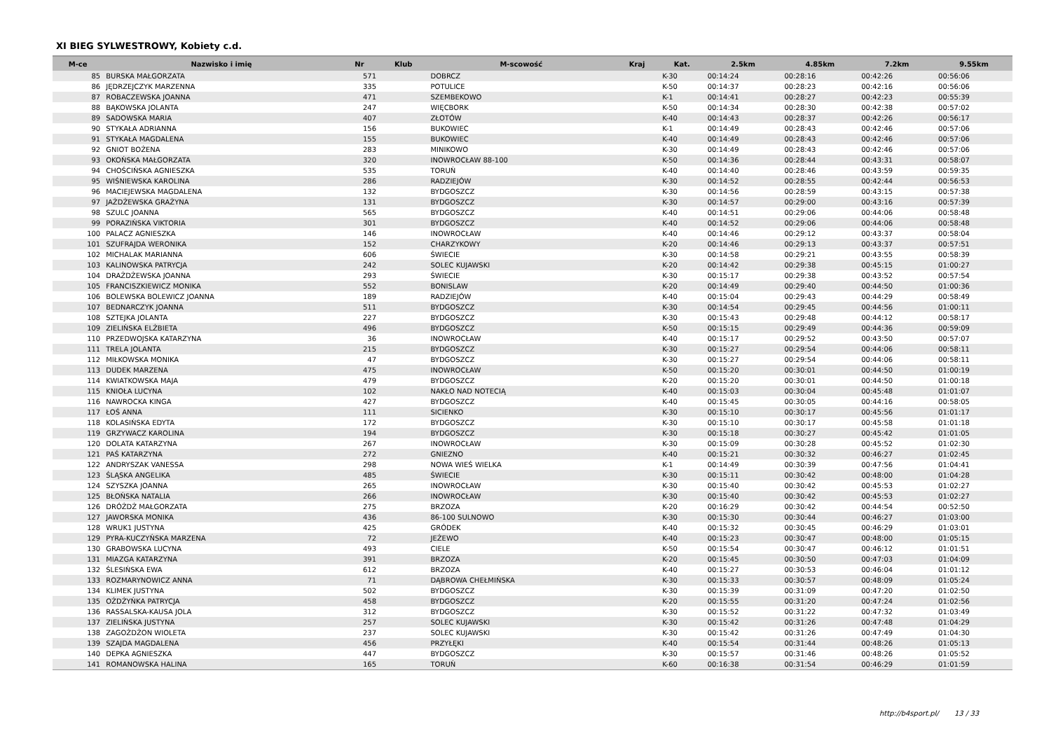XI BIEG SYLWESTROWY, Kobiety c.d.
| M-ce | Nazwisko i imię | Nr | Klub | M-scowość | Kraj | Kat. | 2.5km | 4.85km | 7.2km | 9.55km |
| --- | --- | --- | --- | --- | --- | --- | --- | --- | --- | --- |
| 85 | BURSKA MAŁGORZATA | 571 | | DOBRCZ | | K-30 | 00:14:24 | 00:28:16 | 00:42:26 | 00:56:06 |
| 86 | JĘDRZEJCZYK MARZENNA | 335 | | POTULICE | | K-50 | 00:14:37 | 00:28:23 | 00:42:16 | 00:56:06 |
| 87 | ROBACZEWSKA JOANNA | 471 | | SZEMBEKOWO | | K-1 | 00:14:41 | 00:28:27 | 00:42:23 | 00:55:39 |
| 88 | BĄKOWSKA JOLANTA | 247 | | WIĘCBORK | | K-50 | 00:14:34 | 00:28:30 | 00:42:38 | 00:57:02 |
| 89 | SADOWSKA MARIA | 407 | | ZŁOTÓW | | K-40 | 00:14:43 | 00:28:37 | 00:42:26 | 00:56:17 |
| 90 | STYKAŁA ADRIANNA | 156 | | BUKOWIEC | | K-1 | 00:14:49 | 00:28:43 | 00:42:46 | 00:57:06 |
| 91 | STYKAŁA MAGDALENA | 155 | | BUKOWIEC | | K-40 | 00:14:49 | 00:28:43 | 00:42:46 | 00:57:06 |
| 92 | GNIOT BOŻENA | 283 | | MINIKOWO | | K-30 | 00:14:49 | 00:28:43 | 00:42:46 | 00:57:06 |
| 93 | OKOŃSKA MAŁGORZATA | 320 | | INOWROCŁAW 88-100 | | K-50 | 00:14:36 | 00:28:44 | 00:43:31 | 00:58:07 |
| 94 | CHOŚCIŃSKA AGNIESZKA | 535 | | TORUŃ | | K-40 | 00:14:40 | 00:28:46 | 00:43:59 | 00:59:35 |
| 95 | WIŚNIEWSKA KAROLINA | 286 | | RADZIEJÓW | | K-30 | 00:14:52 | 00:28:55 | 00:42:44 | 00:56:53 |
| 96 | MACIEJEWSKA MAGDALENA | 132 | | BYDGOSZCZ | | K-30 | 00:14:56 | 00:28:59 | 00:43:15 | 00:57:38 |
| 97 | JAŻDŻEWSKA GRAŻYNA | 131 | | BYDGOSZCZ | | K-30 | 00:14:57 | 00:29:00 | 00:43:16 | 00:57:39 |
| 98 | SZULC JOANNA | 565 | | BYDGOSZCZ | | K-40 | 00:14:51 | 00:29:06 | 00:44:06 | 00:58:48 |
| 99 | PORAZIŃSKA VIKTORIA | 301 | | BYDGOSZCZ | | K-40 | 00:14:52 | 00:29:06 | 00:44:06 | 00:58:48 |
| 100 | PALACZ AGNIESZKA | 146 | | INOWROCŁAW | | K-40 | 00:14:46 | 00:29:12 | 00:43:37 | 00:58:04 |
| 101 | SZUFRAJDA WERONIKA | 152 | | CHARZYKOWY | | K-20 | 00:14:46 | 00:29:13 | 00:43:37 | 00:57:51 |
| 102 | MICHALAK MARIANNA | 606 | | ŚWIECIE | | K-30 | 00:14:58 | 00:29:21 | 00:43:55 | 00:58:39 |
| 103 | KALINOWSKA PATRYCJA | 242 | | SOLEC KUJAWSKI | | K-20 | 00:14:42 | 00:29:38 | 00:45:15 | 01:00:27 |
| 104 | DRAŻDŻEWSKA JOANNA | 293 | | ŚWIECIE | | K-30 | 00:15:17 | 00:29:38 | 00:43:52 | 00:57:54 |
| 105 | FRANCISZKIEWICZ MONIKA | 552 | | BONISLAW | | K-20 | 00:14:49 | 00:29:40 | 00:44:50 | 01:00:36 |
| 106 | BOLEWSKA BOLEWICZ JOANNA | 189 | | RADZIEJÓW | | K-40 | 00:15:04 | 00:29:43 | 00:44:29 | 00:58:49 |
| 107 | BEDNARCZYK JOANNA | 511 | | BYDGOSZCZ | | K-30 | 00:14:54 | 00:29:45 | 00:44:56 | 01:00:11 |
| 108 | SZTEJKA JOLANTA | 227 | | BYDGOSZCZ | | K-30 | 00:15:43 | 00:29:48 | 00:44:12 | 00:58:17 |
| 109 | ZIELIŃSKA ELŻBIETA | 496 | | BYDGOSZCZ | | K-50 | 00:15:15 | 00:29:49 | 00:44:36 | 00:59:09 |
| 110 | PRZEDWOJSKA KATARZYNA | 36 | | INOWROCŁAW | | K-40 | 00:15:17 | 00:29:52 | 00:43:50 | 00:57:07 |
| 111 | TRELA JOLANTA | 215 | | BYDGOSZCZ | | K-30 | 00:15:27 | 00:29:54 | 00:44:06 | 00:58:11 |
| 112 | MIŁKOWSKA MONIKA | 47 | | BYDGOSZCZ | | K-30 | 00:15:27 | 00:29:54 | 00:44:06 | 00:58:11 |
| 113 | DUDEK MARZENA | 475 | | INOWROCŁAW | | K-50 | 00:15:20 | 00:30:01 | 00:44:50 | 01:00:19 |
| 114 | KWIATKOWSKA MAJA | 479 | | BYDGOSZCZ | | K-20 | 00:15:20 | 00:30:01 | 00:44:50 | 01:00:18 |
| 115 | KNIOŁA LUCYNA | 102 | | NAKŁO NAD NOTECIĄ | | K-40 | 00:15:03 | 00:30:04 | 00:45:48 | 01:01:07 |
| 116 | NAWROCKA KINGA | 427 | | BYDGOSZCZ | | K-40 | 00:15:45 | 00:30:05 | 00:44:16 | 00:58:05 |
| 117 | ŁOŚ ANNA | 111 | | SICIENKO | | K-30 | 00:15:10 | 00:30:17 | 00:45:56 | 01:01:17 |
| 118 | KOLASIŃSKA EDYTA | 172 | | BYDGOSZCZ | | K-30 | 00:15:10 | 00:30:17 | 00:45:58 | 01:01:18 |
| 119 | GRZYWACZ KAROLINA | 194 | | BYDGOSZCZ | | K-30 | 00:15:18 | 00:30:27 | 00:45:42 | 01:01:05 |
| 120 | DOLATA KATARZYNA | 267 | | INOWROCŁAW | | K-30 | 00:15:09 | 00:30:28 | 00:45:52 | 01:02:30 |
| 121 | PAŚ KATARZYNA | 272 | | GNIEZNO | | K-40 | 00:15:21 | 00:30:32 | 00:46:27 | 01:02:45 |
| 122 | ANDRYSZAK VANESSA | 298 | | NOWA WIEŚ WIELKA | | K-1 | 00:14:49 | 00:30:39 | 00:47:56 | 01:04:41 |
| 123 | ŚLĄSKA ANGELIKA | 485 | | ŚWIECIE | | K-30 | 00:15:11 | 00:30:42 | 00:48:00 | 01:04:28 |
| 124 | SZYSZKA JOANNA | 265 | | INOWROCŁAW | | K-30 | 00:15:40 | 00:30:42 | 00:45:53 | 01:02:27 |
| 125 | BŁOŃSKA NATALIA | 266 | | INOWROCŁAW | | K-30 | 00:15:40 | 00:30:42 | 00:45:53 | 01:02:27 |
| 126 | DRÓŻDŻ MAŁGORZATA | 275 | | BRZOZA | | K-20 | 00:16:29 | 00:30:42 | 00:44:54 | 00:52:50 |
| 127 | JAWORSKA MONIKA | 436 | | 86-100 SULNOWO | | K-30 | 00:15:30 | 00:30:44 | 00:46:27 | 01:03:00 |
| 128 | WRUK1 JUSTYNA | 425 | | GRÓDEK | | K-40 | 00:15:32 | 00:30:45 | 00:46:29 | 01:03:01 |
| 129 | PYRA-KUCZYŃSKA MARZENA | 72 | | JEŻEWO | | K-40 | 00:15:23 | 00:30:47 | 00:48:00 | 01:05:15 |
| 130 | GRABOWSKA LUCYNA | 493 | | CIELE | | K-50 | 00:15:54 | 00:30:47 | 00:46:12 | 01:01:51 |
| 131 | MIAZGA KATARZYNA | 391 | | BRZOZA | | K-20 | 00:15:45 | 00:30:50 | 00:47:03 | 01:04:09 |
| 132 | ŚLESIŃSKA EWA | 612 | | BRZOZA | | K-40 | 00:15:27 | 00:30:53 | 00:46:04 | 01:01:12 |
| 133 | ROZMARYNOWICZ ANNA | 71 | | DĄBROWA CHEŁMIŃSKA | | K-30 | 00:15:33 | 00:30:57 | 00:48:09 | 01:05:24 |
| 134 | KLIMEK JUSTYNA | 502 | | BYDGOSZCZ | | K-30 | 00:15:39 | 00:31:09 | 00:47:20 | 01:02:50 |
| 135 | OŻDŻYŃKA PATRYCJA | 458 | | BYDGOSZCZ | | K-20 | 00:15:55 | 00:31:20 | 00:47:24 | 01:02:56 |
| 136 | RASSALSKA-KAUSA JOLA | 312 | | BYDGOSZCZ | | K-30 | 00:15:52 | 00:31:22 | 00:47:32 | 01:03:49 |
| 137 | ZIELIŃSKA JUSTYNA | 257 | | SOLEC KUJAWSKI | | K-30 | 00:15:42 | 00:31:26 | 00:47:48 | 01:04:29 |
| 138 | ZAGOŻDŻON WIOLETA | 237 | | SOLEC KUJAWSKI | | K-30 | 00:15:42 | 00:31:26 | 00:47:49 | 01:04:30 |
| 139 | SZAJDA MAGDALENA | 456 | | PRZYŁĘKI | | K-40 | 00:15:54 | 00:31:44 | 00:48:26 | 01:05:13 |
| 140 | DEPKA AGNIESZKA | 447 | | BYDGOSZCZ | | K-30 | 00:15:57 | 00:31:46 | 00:48:26 | 01:05:52 |
| 141 | ROMANOWSKA HALINA | 165 | | TORUŃ | | K-60 | 00:16:38 | 00:31:54 | 00:46:29 | 01:01:59 |
http://b4sport.pl/ 13 / 33